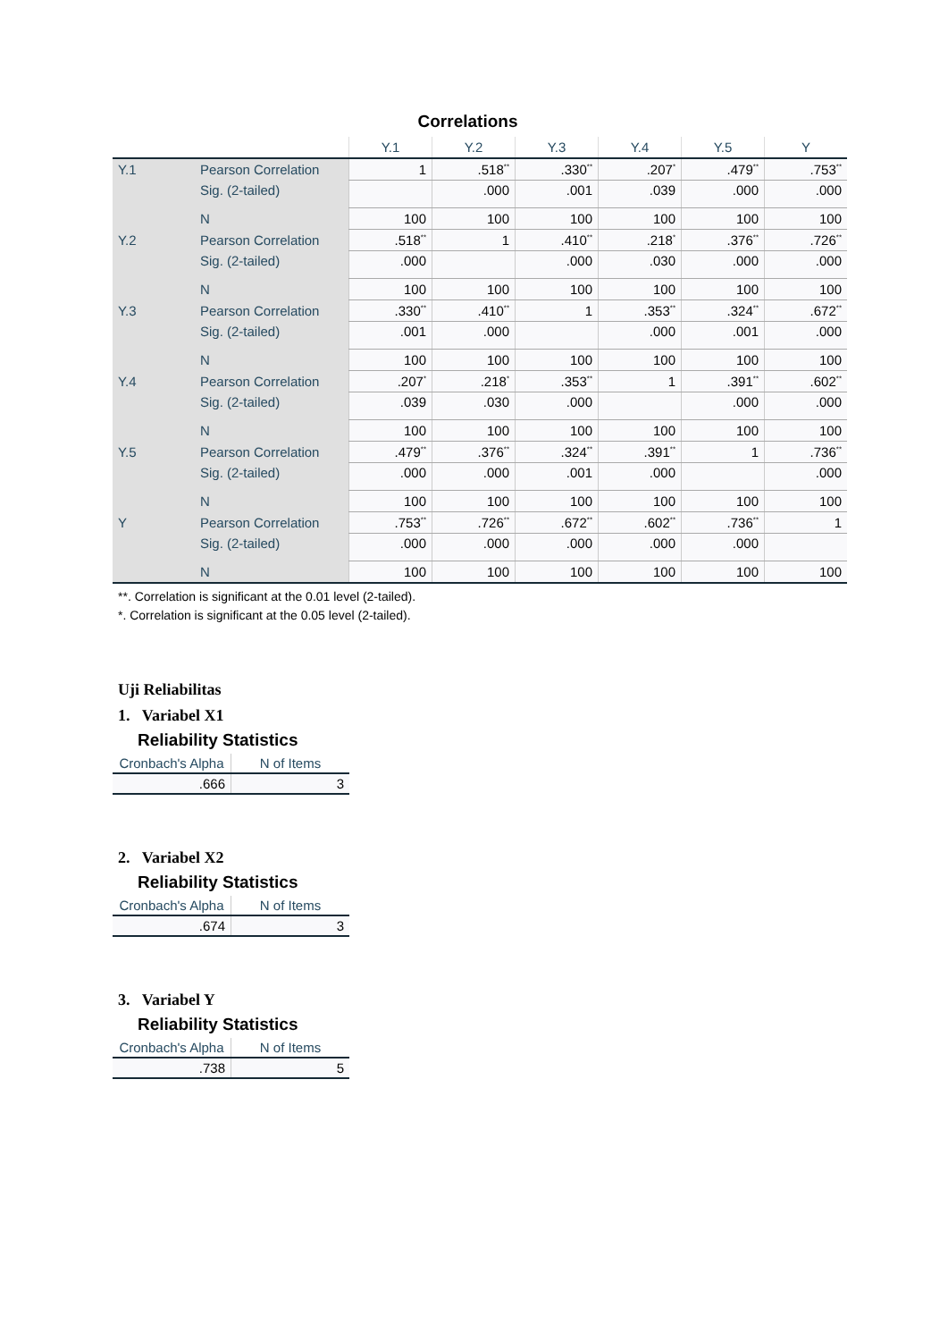Correlations
| | | Y.1 | Y.2 | Y.3 | Y.4 | Y.5 | Y |
| --- | --- | --- | --- | --- | --- | --- | --- |
| Y.1 | Pearson Correlation | 1 | .518<sup>**</sup> | .330<sup>**</sup> | .207<sup>*</sup> | .479<sup>**</sup> | .753<sup>**</sup> |
| | Sig. (2-tailed) | | .000 | .001 | .039 | .000 | .000 |
| | N | 100 | 100 | 100 | 100 | 100 | 100 |
| Y.2 | Pearson Correlation | .518<sup>**</sup> | 1 | .410<sup>**</sup> | .218<sup>*</sup> | .376<sup>**</sup> | .726<sup>**</sup> |
| | Sig. (2-tailed) | .000 | | .000 | .030 | .000 | .000 |
| | N | 100 | 100 | 100 | 100 | 100 | 100 |
| Y.3 | Pearson Correlation | .330<sup>**</sup> | .410<sup>**</sup> | 1 | .353<sup>**</sup> | .324<sup>**</sup> | .672<sup>**</sup> |
| | Sig. (2-tailed) | .001 | .000 | | .000 | .001 | .000 |
| | N | 100 | 100 | 100 | 100 | 100 | 100 |
| Y.4 | Pearson Correlation | .207<sup>*</sup> | .218<sup>*</sup> | .353<sup>**</sup> | 1 | .391<sup>**</sup> | .602<sup>**</sup> |
| | Sig. (2-tailed) | .039 | .030 | .000 | | .000 | .000 |
| | N | 100 | 100 | 100 | 100 | 100 | 100 |
| Y.5 | Pearson Correlation | .479<sup>**</sup> | .376<sup>**</sup> | .324<sup>**</sup> | .391<sup>**</sup> | 1 | .736<sup>**</sup> |
| | Sig. (2-tailed) | .000 | .000 | .001 | .000 | | .000 |
| | N | 100 | 100 | 100 | 100 | 100 | 100 |
| Y | Pearson Correlation | .753<sup>**</sup> | .726<sup>**</sup> | .672<sup>**</sup> | .602<sup>**</sup> | .736<sup>**</sup> | 1 |
| | Sig. (2-tailed) | .000 | .000 | .000 | .000 | .000 | |
| | N | 100 | 100 | 100 | 100 | 100 | 100 |
**. Correlation is significant at the 0.01 level (2-tailed).
*. Correlation is significant at the 0.05 level (2-tailed).
Uji Reliabilitas
1. Variabel X1
Reliability Statistics
| Cronbach's Alpha | N of Items |
| --- | --- |
| .666 | 3 |
2. Variabel X2
Reliability Statistics
| Cronbach's Alpha | N of Items |
| --- | --- |
| .674 | 3 |
3. Variabel Y
Reliability Statistics
| Cronbach's Alpha | N of Items |
| --- | --- |
| .738 | 5 |